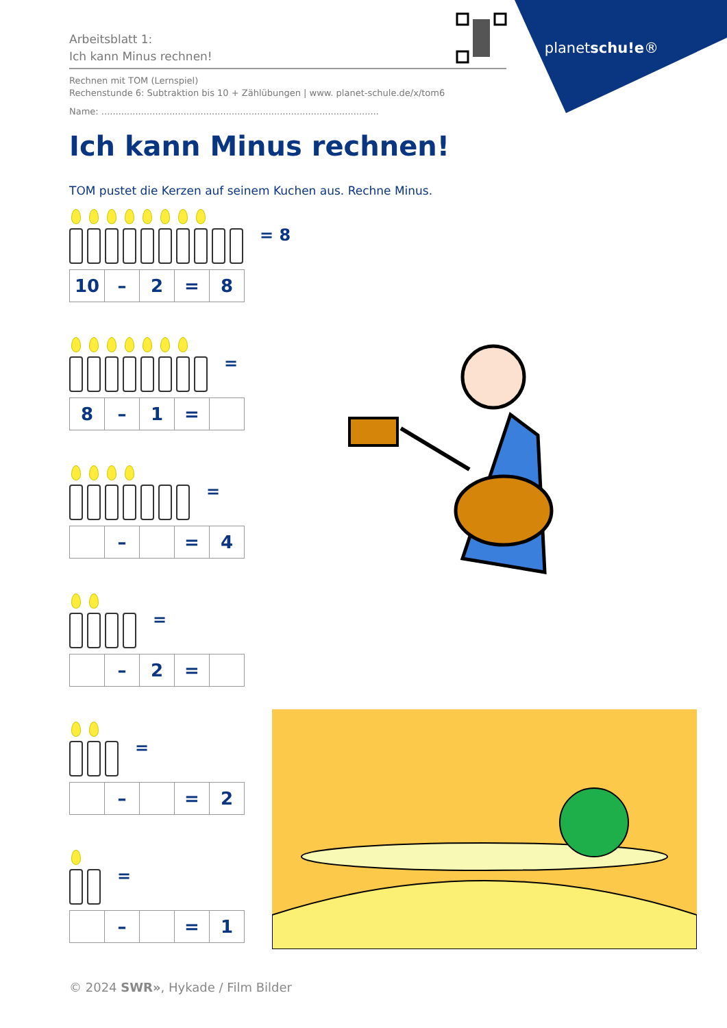planetschu!e®
Arbeitsblatt 1:
Ich kann Minus rechnen!
Rechnen mit TOM (Lernspiel)
Rechenstunde 6: Subtraktion bis 10 + Zählübungen | www. planet-schule.de/x/tom6
Name: ..................................................................................................
Ich kann Minus rechnen!
TOM pustet die Kerzen auf seinem Kuchen aus. Rechne Minus.
= 8
| 10 | – | 2 | = | 8 |
=
| 8 | – | 1 | = | |
=
| | – | | = | 4 |
=
| | – | 2 | = | |
=
| | – | | = | 2 |
=
| | – | | = | 1 |
© 2024 SWR», Hykade / Film Bilder